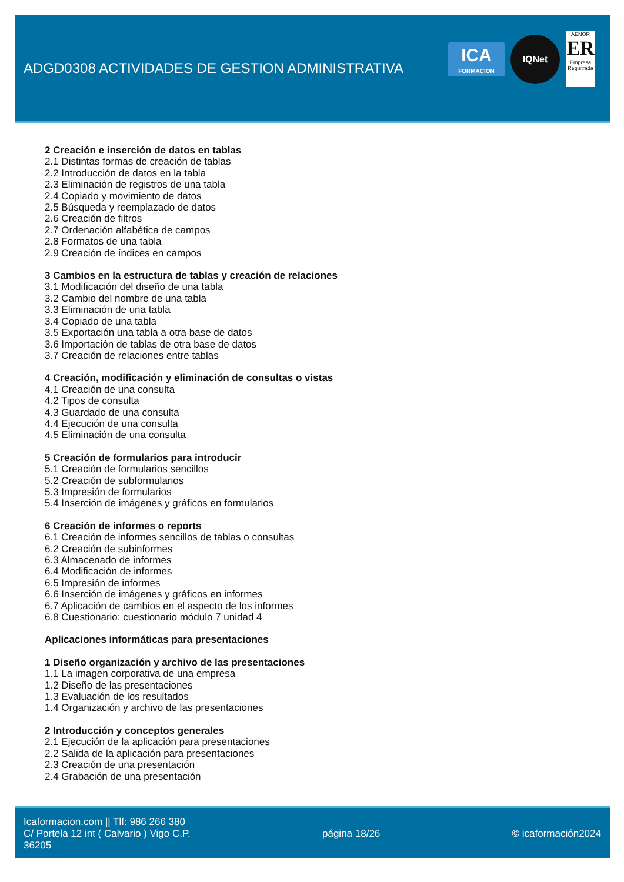ADGD0308 ACTIVIDADES DE GESTION ADMINISTRATIVA
ICA
FORMACION
IQNet
AENOR
ER
Empresa Registrada
2 Creación e inserción de datos en tablas
2.1 Distintas formas de creación de tablas
2.2 Introducción de datos en la tabla
2.3 Eliminación de registros de una tabla
2.4 Copiado y movimiento de datos
2.5 Búsqueda y reemplazado de datos
2.6 Creación de filtros
2.7 Ordenación alfabética de campos
2.8 Formatos de una tabla
2.9 Creación de índices en campos
3 Cambios en la estructura de tablas y creación de relaciones
3.1 Modificación del diseño de una tabla
3.2 Cambio del nombre de una tabla
3.3 Eliminación de una tabla
3.4 Copiado de una tabla
3.5 Exportación una tabla a otra base de datos
3.6 Importación de tablas de otra base de datos
3.7 Creación de relaciones entre tablas
4 Creación, modificación y eliminación de consultas o vistas
4.1 Creación de una consulta
4.2 Tipos de consulta
4.3 Guardado de una consulta
4.4 Ejecución de una consulta
4.5 Eliminación de una consulta
5 Creación de formularios para introducir
5.1 Creación de formularios sencillos
5.2 Creación de subformularios
5.3 Impresión de formularios
5.4 Inserción de imágenes y gráficos en formularios
6 Creación de informes o reports
6.1 Creación de informes sencillos de tablas o consultas
6.2 Creación de subinformes
6.3 Almacenado de informes
6.4 Modificación de informes
6.5 Impresión de informes
6.6 Inserción de imágenes y gráficos en informes
6.7 Aplicación de cambios en el aspecto de los informes
6.8 Cuestionario: cuestionario módulo 7 unidad 4
Aplicaciones informáticas para presentaciones
1 Diseño organización y archivo de las presentaciones
1.1 La imagen corporativa de una empresa
1.2 Diseño de las presentaciones
1.3 Evaluación de los resultados
1.4 Organización y archivo de las presentaciones
2 Introducción y conceptos generales
2.1 Ejecución de la aplicación para presentaciones
2.2 Salida de la aplicación para presentaciones
2.3 Creación de una presentación
2.4 Grabación de una presentación
Icaformacion.com || Tlf: 986 266 380
C/ Portela 12 int ( Calvario ) Vigo C.P.
36205
página 18/26 © icaformación2024